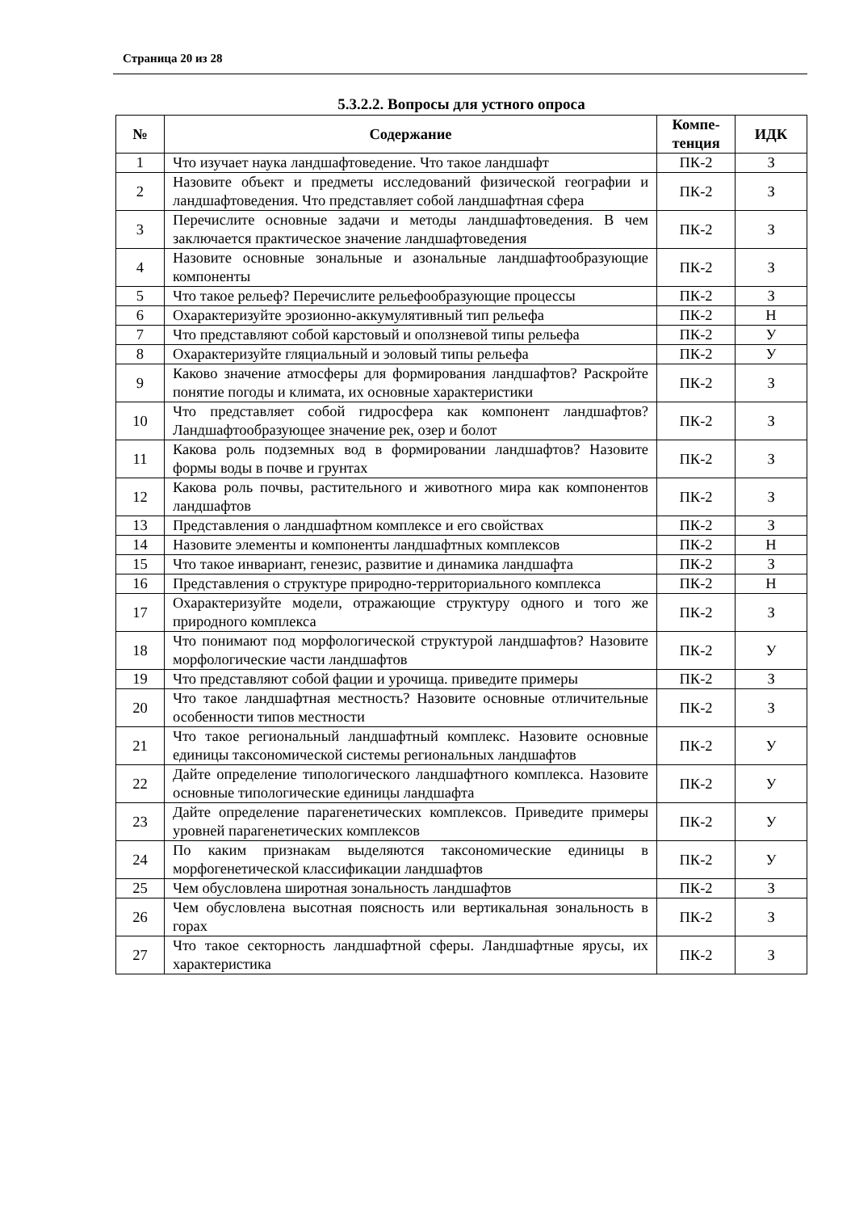Страница 20 из 28
5.3.2.2. Вопросы для устного опроса
| № | Содержание | Компе- тенция | ИДК |
| --- | --- | --- | --- |
| 1 | Что изучает наука ландшафтоведение. Что такое ландшафт | ПК-2 | З |
| 2 | Назовите объект и предметы исследований физической географии и ландшафтоведения. Что представляет собой ландшафтная сфера | ПК-2 | З |
| 3 | Перечислите основные задачи и методы ландшафтоведения. В чем заключается практическое значение ландшафтоведения | ПК-2 | З |
| 4 | Назовите основные зональные и азональные ландшафтообразующие компоненты | ПК-2 | З |
| 5 | Что такое рельеф? Перечислите рельефообразующие процессы | ПК-2 | З |
| 6 | Охарактеризуйте эрозионно-аккумулятивный тип рельефа | ПК-2 | Н |
| 7 | Что представляют собой карстовый и оползневой типы рельефа | ПК-2 | У |
| 8 | Охарактеризуйте гляциальный и эоловый типы рельефа | ПК-2 | У |
| 9 | Каково значение атмосферы для формирования ландшафтов? Раскройте понятие погоды и климата, их основные характеристики | ПК-2 | З |
| 10 | Что представляет собой гидросфера как компонент ландшафтов? Ландшафтообразующее значение рек, озер и болот | ПК-2 | З |
| 11 | Какова роль подземных вод в формировании ландшафтов? Назовите формы воды в почве и грунтах | ПК-2 | З |
| 12 | Какова роль почвы, растительного и животного мира как компонентов ландшафтов | ПК-2 | З |
| 13 | Представления о ландшафтном комплексе и его свойствах | ПК-2 | З |
| 14 | Назовите элементы и компоненты ландшафтных комплексов | ПК-2 | Н |
| 15 | Что такое инвариант, генезис, развитие и динамика ландшафта | ПК-2 | З |
| 16 | Представления о структуре природно-территориального комплекса | ПК-2 | Н |
| 17 | Охарактеризуйте модели, отражающие структуру одного и того же природного комплекса | ПК-2 | З |
| 18 | Что понимают под морфологической структурой ландшафтов? Назовите морфологические части ландшафтов | ПК-2 | У |
| 19 | Что представляют собой фации и урочища. приведите примеры | ПК-2 | З |
| 20 | Что такое ландшафтная местность? Назовите основные отличительные особенности типов местности | ПК-2 | З |
| 21 | Что такое региональный ландшафтный комплекс. Назовите основные единицы таксономической системы региональных ландшафтов | ПК-2 | У |
| 22 | Дайте определение типологического ландшафтного комплекса. Назовите основные типологические единицы ландшафта | ПК-2 | У |
| 23 | Дайте определение парагенетических комплексов. Приведите примеры уровней парагенетических комплексов | ПК-2 | У |
| 24 | По каким признакам выделяются таксономические единицы в морфогенетической классификации ландшафтов | ПК-2 | У |
| 25 | Чем обусловлена широтная зональность ландшафтов | ПК-2 | З |
| 26 | Чем обусловлена высотная поясность или вертикальная зональность в горах | ПК-2 | З |
| 27 | Что такое секторность ландшафтной сферы. Ландшафтные ярусы, их характеристика | ПК-2 | З |